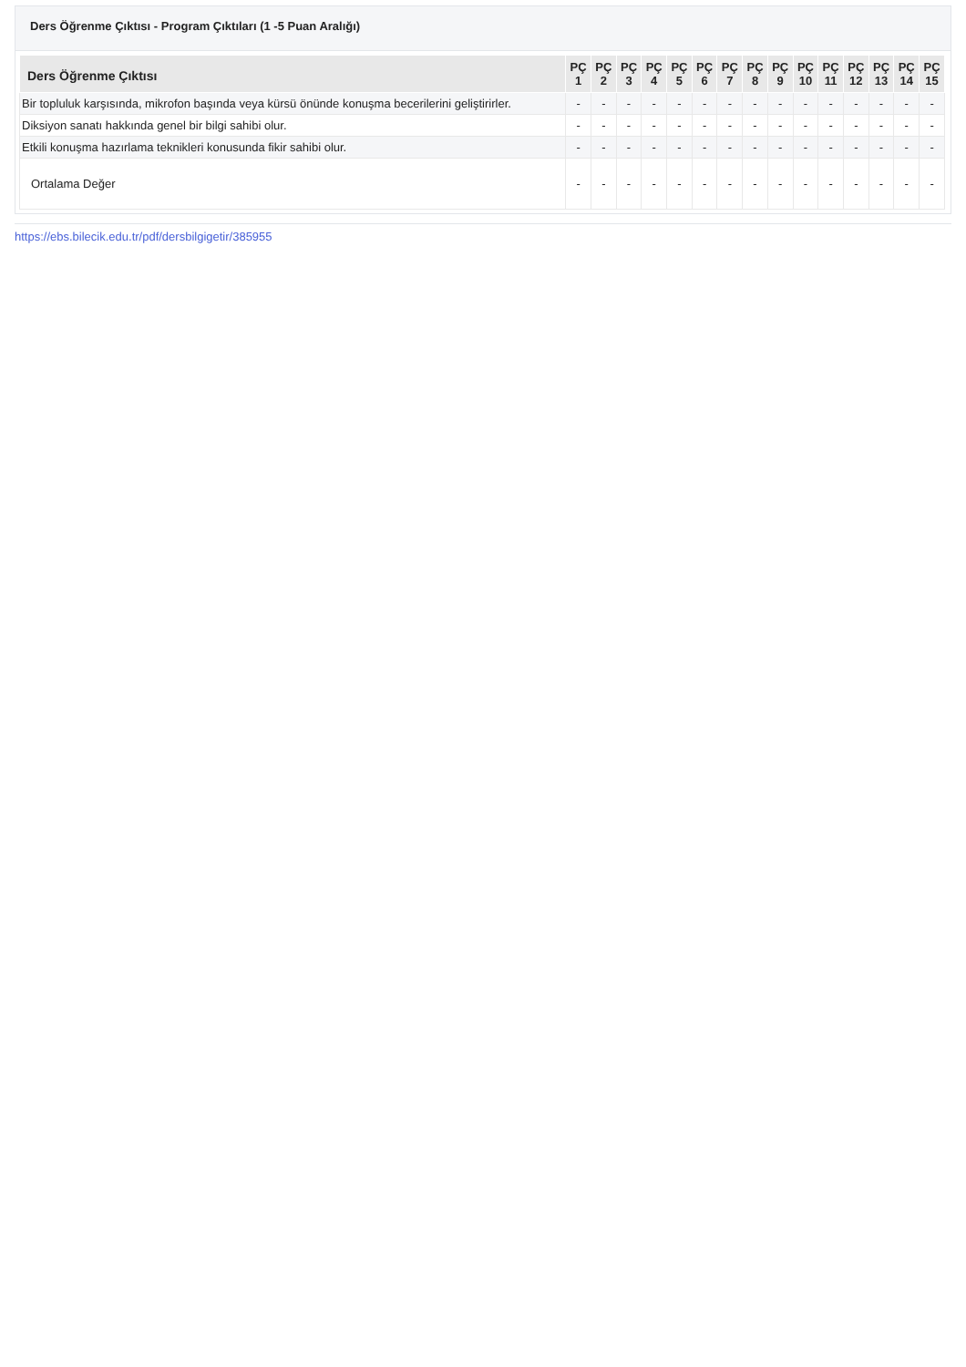Ders Öğrenme Çıktısı - Program Çıktıları (1 -5 Puan Aralığı)
| Ders Öğrenme Çıktısı | PÇ 1 | PÇ 2 | PÇ 3 | PÇ 4 | PÇ 5 | PÇ 6 | PÇ 7 | PÇ 8 | PÇ 9 | PÇ 10 | PÇ 11 | PÇ 12 | PÇ 13 | PÇ 14 | PÇ 15 |
| --- | --- | --- | --- | --- | --- | --- | --- | --- | --- | --- | --- | --- | --- | --- | --- |
| Bir topluluk karşısında, mikrofon başında veya kürsü önünde konuşma becerilerini geliştirirler. | - | - | - | - | - | - | - | - | - | - | - | - | - | - | - |
| Diksiyon sanatı hakkında genel bir bilgi sahibi olur. | - | - | - | - | - | - | - | - | - | - | - | - | - | - | - |
| Etkili konuşma hazırlama teknikleri konusunda fikir sahibi olur. | - | - | - | - | - | - | - | - | - | - | - | - | - | - | - |
| Ortalama Değer | - | - | - | - | - | - | - | - | - | - | - | - | - | - | - |
https://ebs.bilecik.edu.tr/pdf/dersbilgigetir/385955